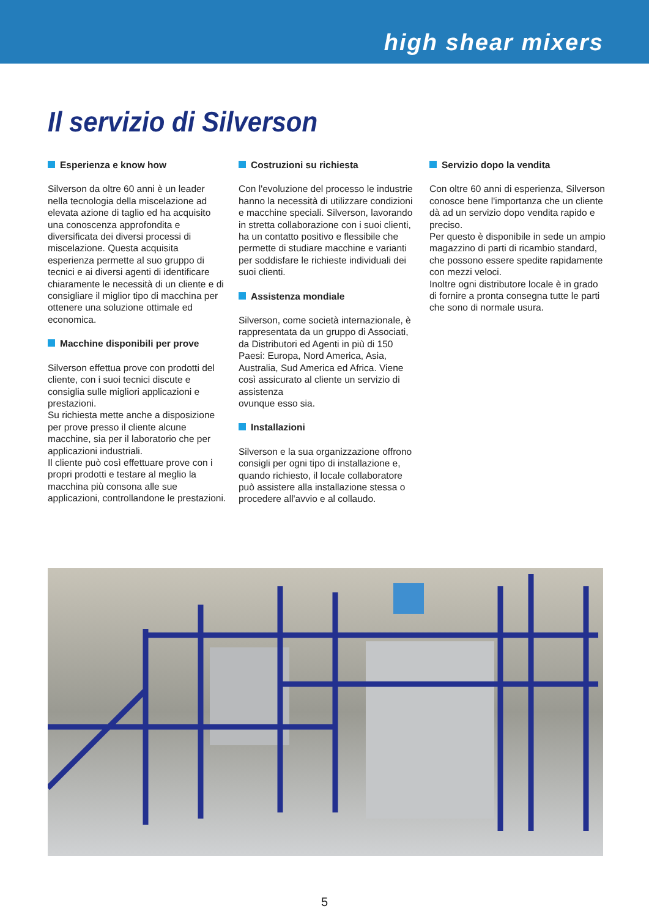high shear mixers
Il servizio di Silverson
Esperienza e know how
Silverson da oltre 60 anni è un leader nella tecnologia della miscelazione ad elevata azione di taglio ed ha acquisito una conoscenza approfondita e diversificata dei diversi processi di miscelazione. Questa acquisita esperienza permette al suo gruppo di tecnici e ai diversi agenti di identificare chiaramente le necessità di un cliente e di consigliare il miglior tipo di macchina per ottenere una soluzione ottimale ed economica.
Macchine disponibili per prove
Silverson effettua prove con prodotti del cliente, con i suoi tecnici discute e consiglia sulle migliori applicazioni e prestazioni.
Su richiesta mette anche a disposizione per prove presso il cliente alcune macchine, sia per il laboratorio che per applicazioni industriali.
Il cliente può così effettuare prove con i propri prodotti e testare al meglio la macchina più consona alle sue applicazioni, controllandone le prestazioni.
Costruzioni su richiesta
Con l'evoluzione del processo le industrie hanno la necessità di utilizzare condizioni e macchine speciali. Silverson, lavorando in stretta collaborazione con i suoi clienti, ha un contatto positivo e flessibile che permette di studiare macchine e varianti per soddisfare le richieste individuali dei suoi clienti.
Assistenza mondiale
Silverson, come società internazionale, è rappresentata da un gruppo di Associati, da Distributori ed Agenti in più di 150 Paesi: Europa, Nord America, Asia, Australia, Sud America ed Africa. Viene così assicurato al cliente un servizio di assistenza
ovunque esso sia.
Installazioni
Silverson e la sua organizzazione offrono consigli per ogni tipo di installazione e, quando richiesto, il locale collaboratore può assistere alla installazione stessa o procedere all'avvio e al collaudo.
Servizio dopo la vendita
Con oltre 60 anni di esperienza, Silverson conosce bene l'importanza che un cliente dà ad un servizio dopo vendita rapido e preciso.
Per questo è disponibile in sede un ampio magazzino di parti di ricambio standard, che possono essere spedite rapidamente con mezzi veloci.
Inoltre ogni distributore locale è in grado di fornire a pronta consegna tutte le parti che sono di normale usura.
5